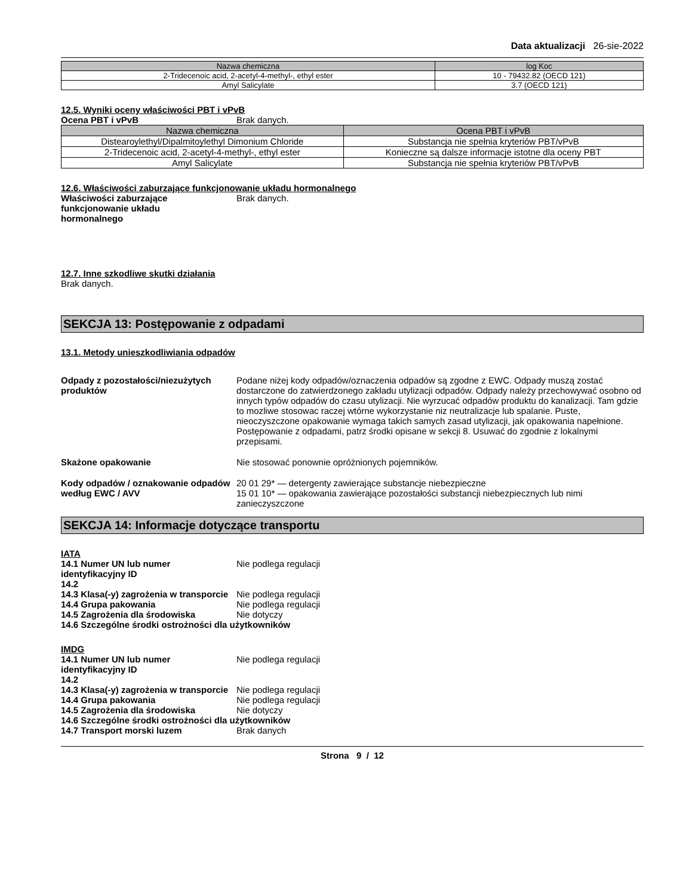Data aktualizacji 26-sie-2022
| Nazwa chemiczna | log Koc |
| --- | --- |
| 2-Tridecenoic acid, 2-acetyl-4-methyl-, ethyl ester | 10 - 79432.82 (OECD 121) |
| Amyl Salicylate | 3.7 (OECD 121) |
12.5. Wyniki oceny właściwości PBT i vPvB
Ocena PBT i vPvB Brak danych.
| Nazwa chemiczna | Ocena PBT i vPvB |
| --- | --- |
| Distearoylethyl/Dipalmitoylethyl Dimonium Chloride | Substancja nie spełnia kryteriów PBT/vPvB |
| 2-Tridecenoic acid, 2-acetyl-4-methyl-, ethyl ester | Konieczne są dalsze informacje istotne dla oceny PBT |
| Amyl Salicylate | Substancja nie spełnia kryteriów PBT/vPvB |
12.6. Właściwości zaburzające funkcjonowanie układu hormonalnego
Właściwości zaburzające funkcjonowanie układu hormonalnego
Brak danych.
12.7. Inne szkodliwe skutki działania
Brak danych.
SEKCJA 13: Postępowanie z odpadami
13.1. Metody unieszkodliwiania odpadów
Odpady z pozostałości/niezużytych produktów
Podane niżej kody odpadów/oznaczenia odpadów są zgodne z EWC. Odpady muszą zostać dostarczone do zatwierdzonego zakładu utylizacji odpadów. Odpady należy przechowywać osobno od innych typów odpadów do czasu utylizacji. Nie wyrzucać odpadów produktu do kanalizacji. Tam gdzie to mozliwe stosowac raczej wtórne wykorzystanie niz neutralizacje lub spalanie. Puste, nieoczyszczone opakowanie wymaga takich samych zasad utylizacji, jak opakowania napełnione. Postępowanie z odpadami, patrz środki opisane w sekcji 8. Usuwać do zgodnie z lokalnymi przepisami.
Skażone opakowanie Nie stosować ponownie opróżnionych pojemników.
Kody odpadów / oznakowanie odpadów według EWC / AVV
20 01 29* — detergenty zawierające substancje niebezpieczne
15 01 10* — opakowania zawierające pozostałości substancji niebezpiecznych lub nimi zanieczyszczone
SEKCJA 14: Informacje dotyczące transportu
IATA
14.1 Numer UN lub numer identyfikacyjny ID
Nie podlega regulacji
14.2
14.3 Klasa(-y) zagrożenia w transporcie
Nie podlega regulacji
14.4 Grupa pakowania Nie podlega regulacji
14.5 Zagrożenia dla środowiska Nie dotyczy
14.6 Szczególne środki ostrożności dla użytkowników
IMDG
14.1 Numer UN lub numer identyfikacyjny ID
Nie podlega regulacji
14.2
14.3 Klasa(-y) zagrożenia w transporcie
Nie podlega regulacji
14.4 Grupa pakowania Nie podlega regulacji
14.5 Zagrożenia dla środowiska Nie dotyczy
14.6 Szczególne środki ostrożności dla użytkowników
14.7 Transport morski luzem Brak danych
Strona 9 / 12